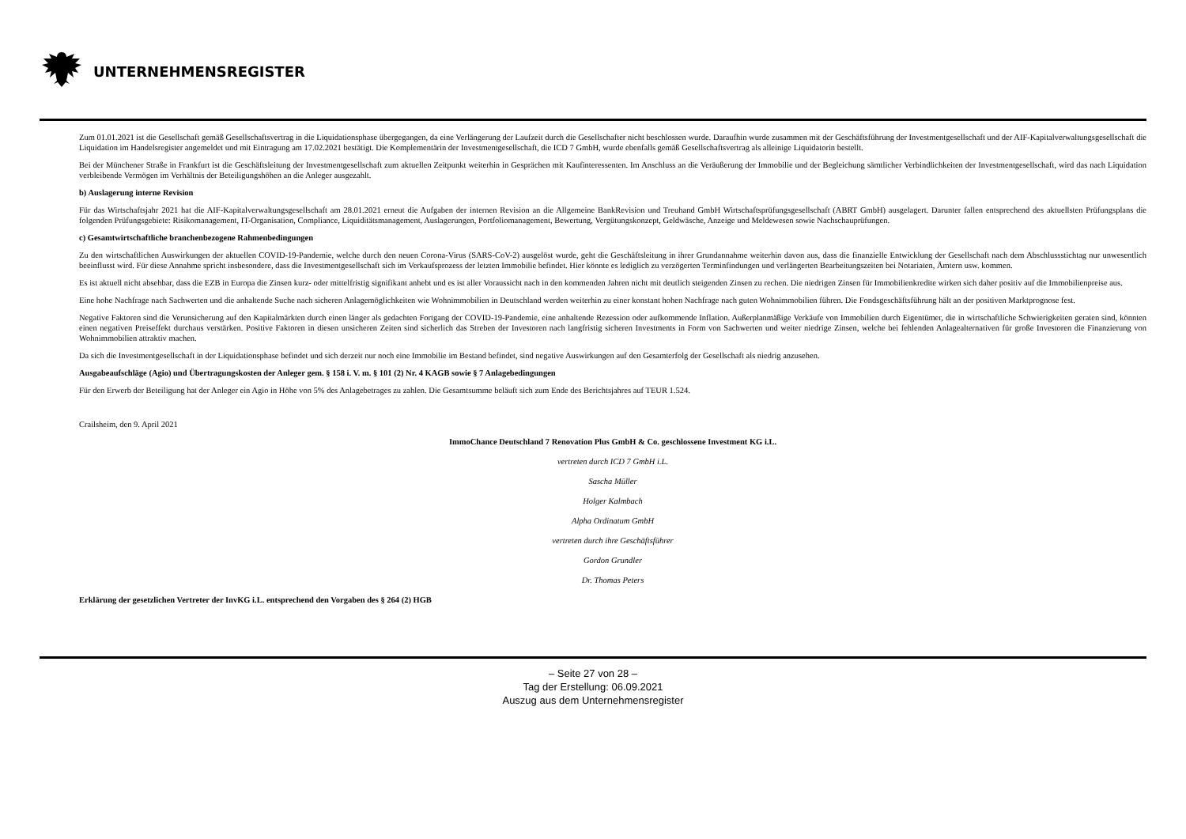UNTERNEHMENSREGISTER
Zum 01.01.2021 ist die Gesellschaft gemäß Gesellschaftsvertrag in die Liquidationsphase übergegangen, da eine Verlängerung der Laufzeit durch die Gesellschafter nicht beschlossen wurde. Daraufhin wurde zusammen mit der Geschäftsführung der Investmentgesellschaft und der AIF-Kapitalverwaltungsgesellschaft die Liquidation im Handelsregister angemeldet und mit Eintragung am 17.02.2021 bestätigt. Die Komplementärin der Investmentgesellschaft, die ICD 7 GmbH, wurde ebenfalls gemäß Gesellschaftsvertrag als alleinige Liquidatorin bestellt.
Bei der Münchener Straße in Frankfurt ist die Geschäftsleitung der Investmentgesellschaft zum aktuellen Zeitpunkt weiterhin in Gesprächen mit Kaufinteressenten. Im Anschluss an die Veräußerung der Immobilie und der Begleichung sämtlicher Verbindlichkeiten der Investmentgesellschaft, wird das nach Liquidation verbleibende Vermögen im Verhältnis der Beteiligungshöhen an die Anleger ausgezahlt.
b) Auslagerung interne Revision
Für das Wirtschaftsjahr 2021 hat die AIF-Kapitalverwaltungsgesellschaft am 28.01.2021 erneut die Aufgaben der internen Revision an die Allgemeine BankRevision und Treuhand GmbH Wirtschaftsprüfungsgesellschaft (ABRT GmbH) ausgelagert. Darunter fallen entsprechend des aktuellsten Prüfungsplans die folgenden Prüfungsgebiete: Risikomanagement, IT-Organisation, Compliance, Liquiditätsmanagement, Auslagerungen, Portfoliomanagement, Bewertung, Vergütungskonzept, Geldwäsche, Anzeige und Meldewesen sowie Nachschauprüfungen.
c) Gesamtwirtschaftliche branchenbezogene Rahmenbedingungen
Zu den wirtschaftlichen Auswirkungen der aktuellen COVID-19-Pandemie, welche durch den neuen Corona-Virus (SARS-CoV-2) ausgelöst wurde, geht die Geschäftsleitung in ihrer Grundannahme weiterhin davon aus, dass die finanzielle Entwicklung der Gesellschaft nach dem Abschlussstichtag nur unwesentlich beeinflusst wird. Für diese Annahme spricht insbesondere, dass die Investmentgesellschaft sich im Verkaufsprozess der letzten Immobilie befindet. Hier könnte es lediglich zu verzögerten Terminfindungen und verlängerten Bearbeitungszeiten bei Notariaten, Ämtern usw. kommen.
Es ist aktuell nicht absehbar, dass die EZB in Europa die Zinsen kurz- oder mittelfristig signifikant anhebt und es ist aller Voraussicht nach in den kommenden Jahren nicht mit deutlich steigenden Zinsen zu rechen. Die niedrigen Zinsen für Immobilienkredite wirken sich daher positiv auf die Immobilienpreise aus.
Eine hohe Nachfrage nach Sachwerten und die anhaltende Suche nach sicheren Anlagemöglichkeiten wie Wohnimmobilien in Deutschland werden weiterhin zu einer konstant hohen Nachfrage nach guten Wohnimmobilien führen. Die Fondsgeschäftsführung hält an der positiven Marktprognose fest.
Negative Faktoren sind die Verunsicherung auf den Kapitalmärkten durch einen länger als gedachten Fortgang der COVID-19-Pandemie, eine anhaltende Rezession oder aufkommende Inflation. Außerplanmäßige Verkäufe von Immobilien durch Eigentümer, die in wirtschaftliche Schwierigkeiten geraten sind, könnten einen negativen Preiseffekt durchaus verstärken. Positive Faktoren in diesen unsicheren Zeiten sind sicherlich das Streben der Investoren nach langfristig sicheren Investments in Form von Sachwerten und weiter niedrige Zinsen, welche bei fehlenden Anlagealternativen für große Investoren die Finanzierung von Wohnimmobilien attraktiv machen.
Da sich die Investmentgesellschaft in der Liquidationsphase befindet und sich derzeit nur noch eine Immobilie im Bestand befindet, sind negative Auswirkungen auf den Gesamterfolg der Gesellschaft als niedrig anzusehen.
Ausgabeaufschläge (Agio) und Übertragungskosten der Anleger gem. § 158 i. V. m. § 101 (2) Nr. 4 KAGB sowie § 7 Anlagebedingungen
Für den Erwerb der Beteiligung hat der Anleger ein Agio in Höhe von 5% des Anlagebetrages zu zahlen. Die Gesamtsumme beläuft sich zum Ende des Berichtsjahres auf TEUR 1.524.
Crailsheim, den 9. April 2021
ImmoChance Deutschland 7 Renovation Plus GmbH & Co. geschlossene Investment KG i.L.
vertreten durch ICD 7 GmbH i.L.
Sascha Müller
Holger Kalmbach
Alpha Ordinatum GmbH
vertreten durch ihre Geschäftsführer
Gordon Grundler
Dr. Thomas Peters
Erklärung der gesetzlichen Vertreter der InvKG i.L. entsprechend den Vorgaben des § 264 (2) HGB
– Seite 27 von 28 –
Tag der Erstellung: 06.09.2021
Auszug aus dem Unternehmensregister